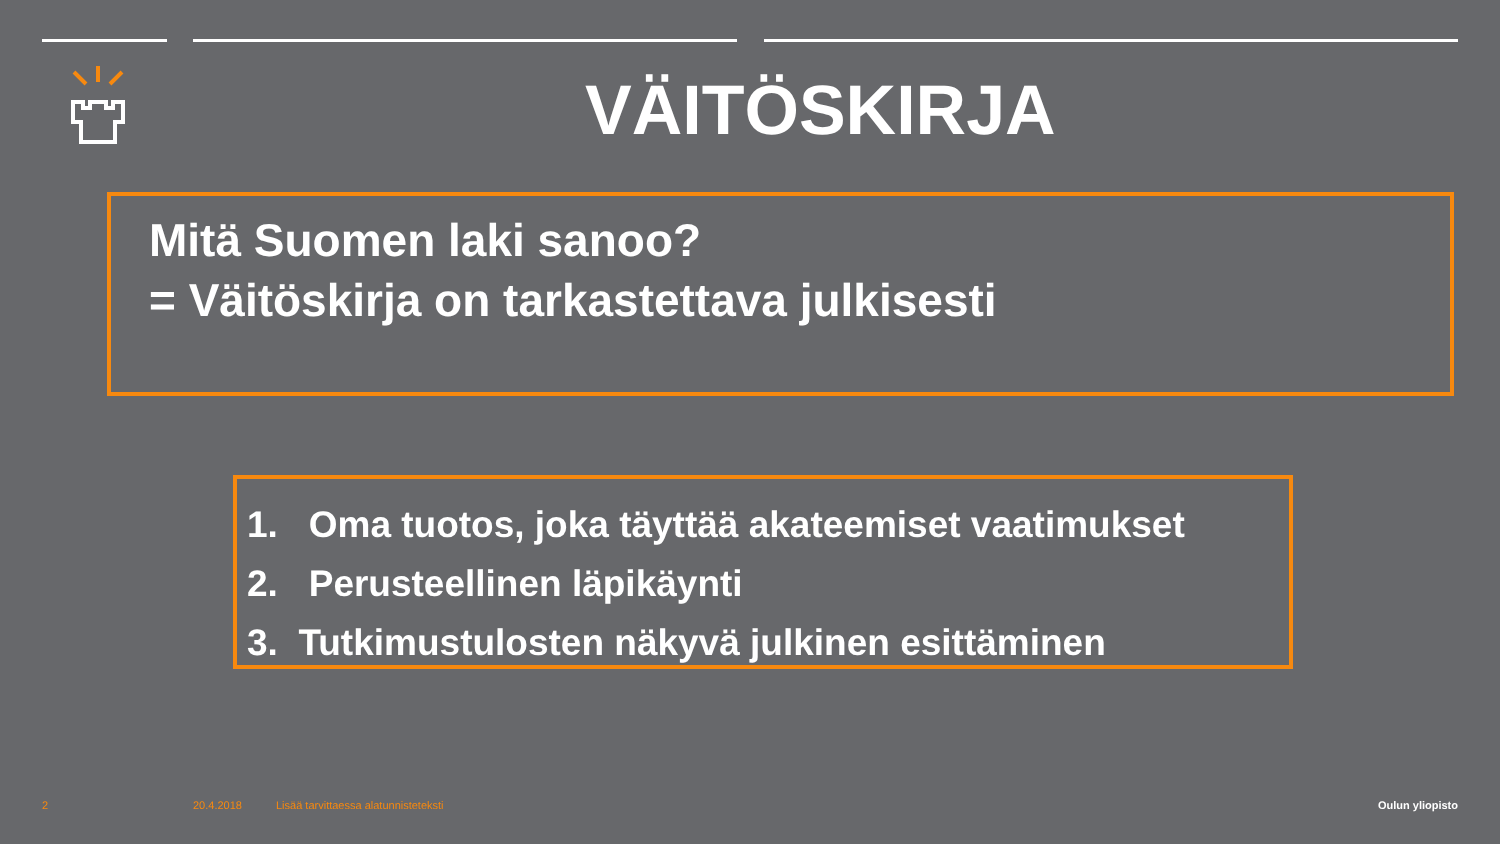VÄITÖSKIRJA
Mitä Suomen laki sanoo?
= Väitöskirja on tarkastettava julkisesti
1. Oma tuotos, joka täyttää akateemiset vaatimukset
2. Perusteellinen läpikäynti
3. Tutkimustulosten näkyvä julkinen esittäminen
2 20.4.2018
Lisää tarvittaessa alatunnisteteksti
Oulun yliopisto